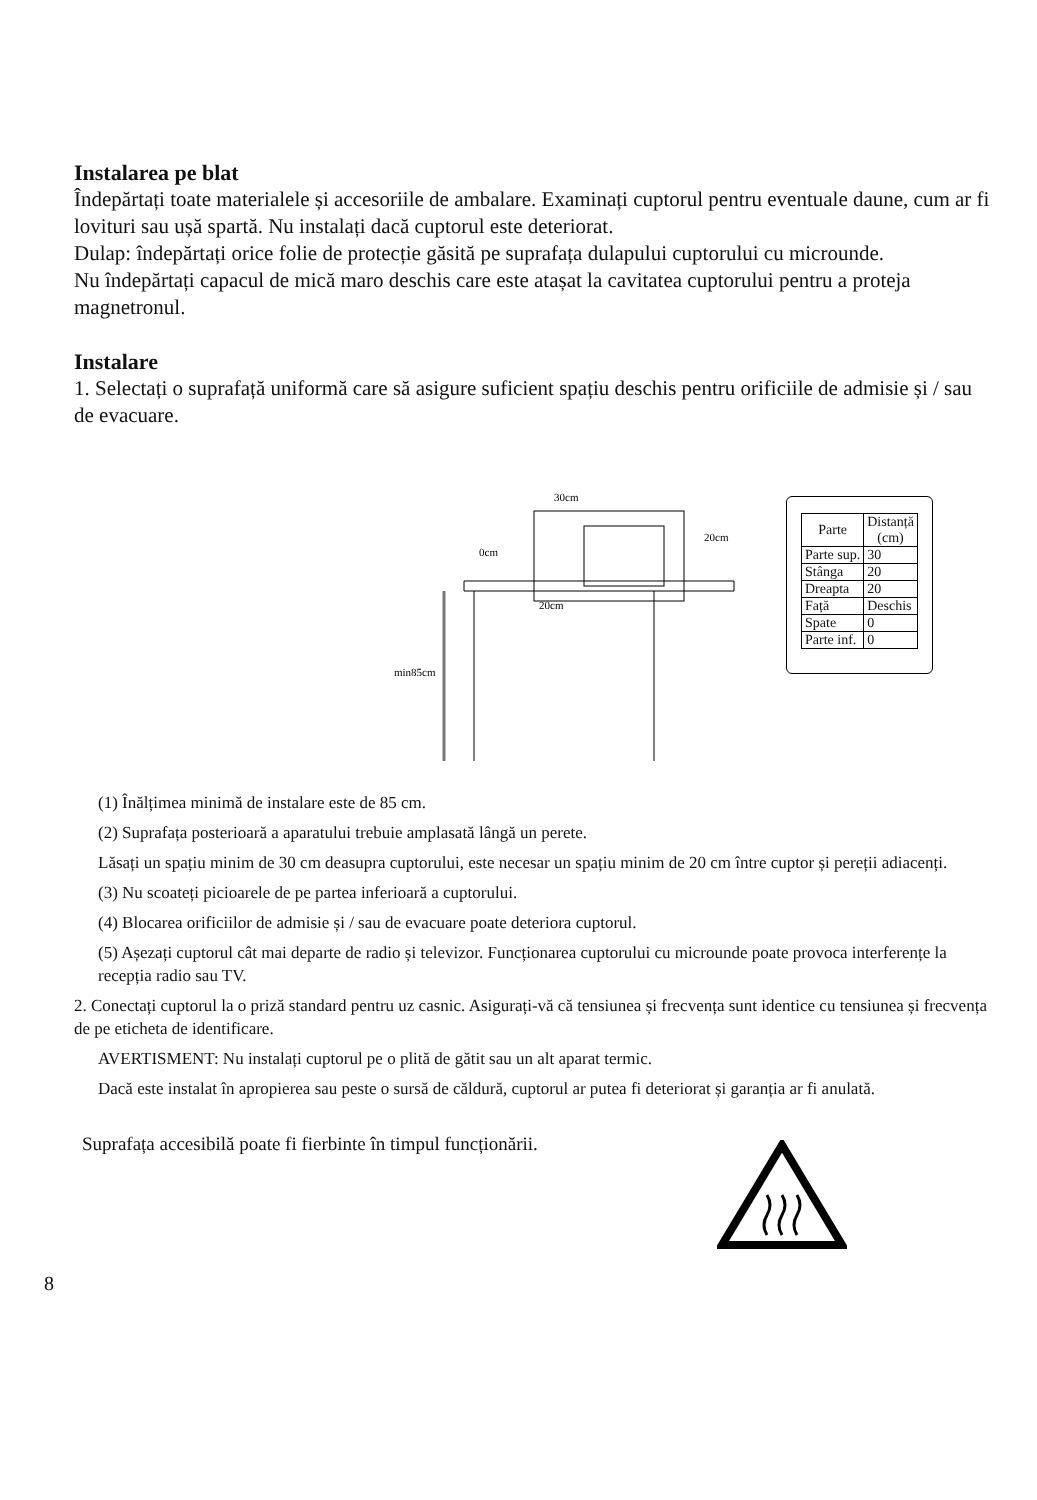Instalarea pe blat
Îndepărtați toate materialele și accesoriile de ambalare. Examinați cuptorul pentru eventuale daune, cum ar fi lovituri sau ușă spartă. Nu instalați dacă cuptorul este deteriorat.
Dulap: îndepărtați orice folie de protecție găsită pe suprafața dulapului cuptorului cu microunde.
Nu îndepărtați capacul de mică maro deschis care este atașat la cavitatea cuptorului pentru a proteja magnetronul.
Instalare
1. Selectați o suprafață uniformă care să asigure suficient spațiu deschis pentru orificiile de admisie și / sau de evacuare.
30cm
0cm
20cm
20cm
min85cm
| Parte | Distanță (cm) |
| --- | --- |
| Parte sup. | 30 |
| Stânga | 20 |
| Dreapta | 20 |
| Față | Deschis |
| Spate | 0 |
| Parte inf. | 0 |
(1) Înălțimea minimă de instalare este de 85 cm.
(2) Suprafața posterioară a aparatului trebuie amplasată lângă un perete.
Lăsați un spațiu minim de 30 cm deasupra cuptorului, este necesar un spațiu minim de 20 cm între cuptor și pereții adiacenți.
(3) Nu scoateți picioarele de pe partea inferioară a cuptorului.
(4) Blocarea orificiilor de admisie și / sau de evacuare poate deteriora cuptorul.
(5) Așezați cuptorul cât mai departe de radio și televizor. Funcționarea cuptorului cu microunde poate provoca interferențe la recepția radio sau TV.
2. Conectați cuptorul la o priză standard pentru uz casnic. Asigurați-vă că tensiunea și frecvența sunt identice cu tensiunea și frecvența de pe eticheta de identificare.
AVERTISMENT: Nu instalați cuptorul pe o plită de gătit sau un alt aparat termic.
Dacă este instalat în apropierea sau peste o sursă de căldură, cuptorul ar putea fi deteriorat și garanția ar fi anulată.
Suprafața accesibilă poate fi fierbinte în timpul funcționării.
8